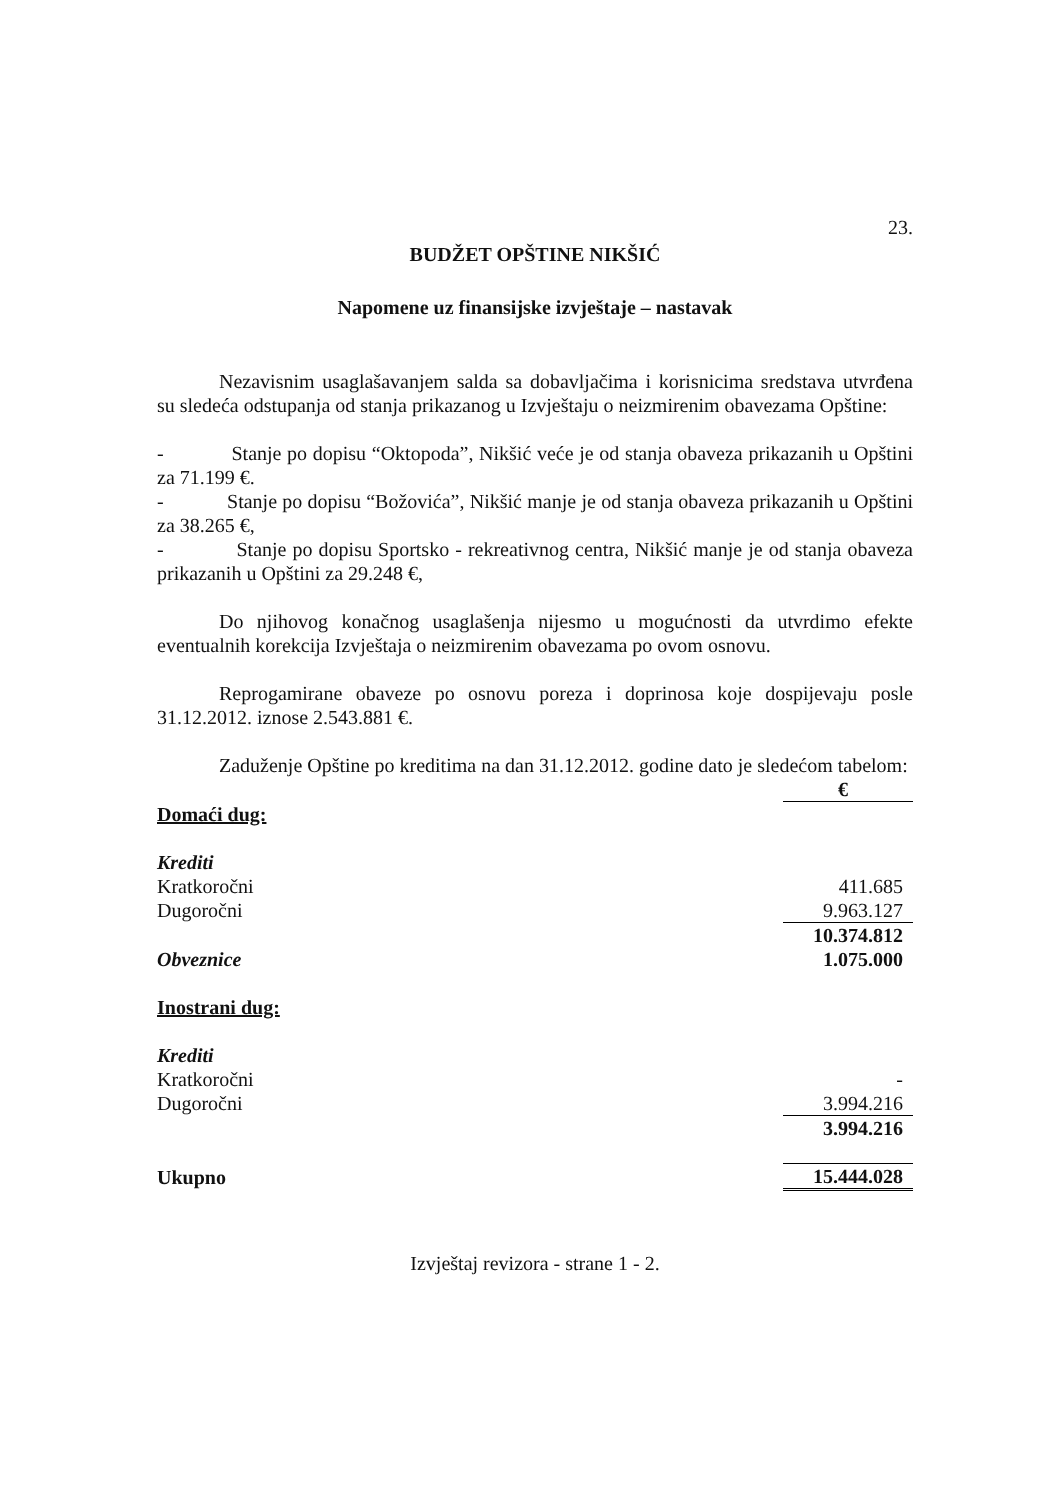23.
BUDŽET OPŠTINE NIKŠIĆ
Napomene uz finansijske izvještaje – nastavak
Nezavisnim usaglašavanjem salda sa dobavljačima i korisnicima sredstava utvrđena su sledeća odstupanja od stanja prikazanog u Izvještaju o neizmirenim obavezama Opštine:
- Stanje po dopisu “Oktopoda”, Nikšić veće je od stanja obaveza prikazanih u Opštini za 71.199 €.
- Stanje po dopisu “Božovića”, Nikšić manje je od stanja obaveza prikazanih u Opštini za 38.265 €,
- Stanje po dopisu Sportsko - rekreativnog centra, Nikšić manje je od stanja obaveza prikazanih u Opštini za 29.248 €,
Do njihovog konačnog usaglašenja nijesmo u mogućnosti da utvrdimo efekte eventualnih korekcija Izvještaja o neizmirenim obavezama po ovom osnovu.
Reprogamirane obaveze po osnovu poreza i doprinosa koje dospijevaju posle 31.12.2012. iznose 2.543.881 €.
Zaduženje Opštine po kreditima na dan 31.12.2012. godine dato je sledećom tabelom:
| | € |
| Domaći dug: | |
| Krediti | |
| Kratkoročni | 411.685 |
| Dugoročni | 9.963.127 |
| | 10.374.812 |
| Obveznice | 1.075.000 |
| Inostrani dug: | |
| Krediti | |
| Kratkoročni | - |
| Dugoročni | 3.994.216 |
| | 3.994.216 |
| Ukupno | 15.444.028 |
Izvještaj revizora - strane 1 - 2.